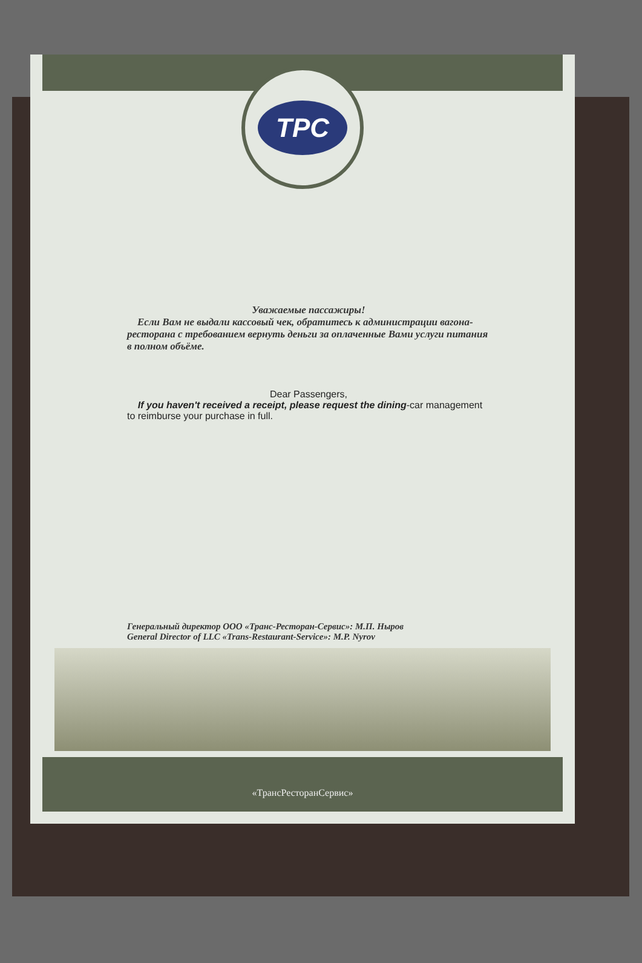TPC
Уважаемые пассажиры!
Если Вам не выдали кассовый чек, обратитесь к администрации вагона-ресторана с требованием вернуть деньги за оплаченные Вами услуги питания в полном объёме.
Dear Passengers,
If you haven't received a receipt, please request the dining-car management to reimburse your purchase in full.
Генеральный директор ООО «Транс-Ресторан-Сервис»: М.П. Ныров
General Director of LLC «Trans-Restaurant-Service»: M.P. Nyrov
«ТрансРесторанСервис»